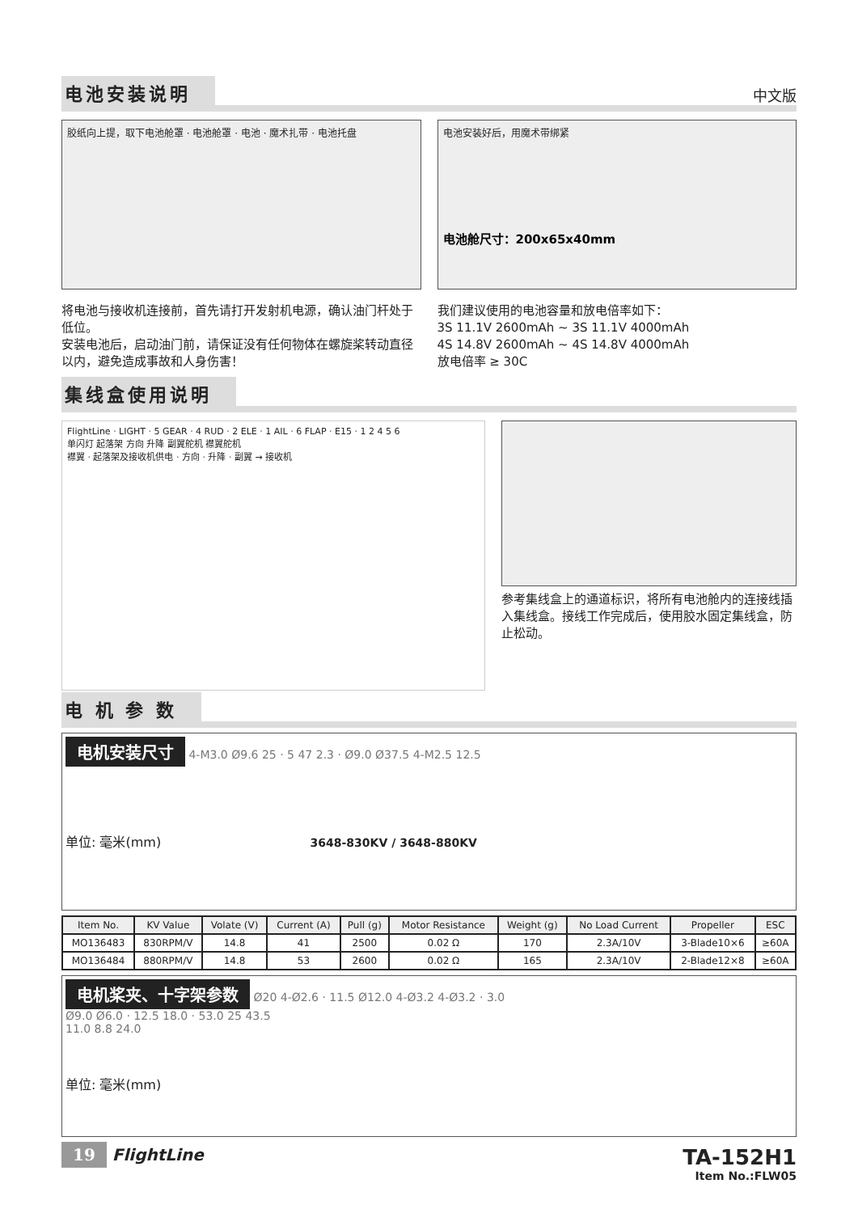电池安装说明
中文版
胶纸向上提，取下电池舱罩 · 电池舱罩 · 电池 · 魔术扎带 · 电池托盘
电池安装好后，用魔术带绑紧
电池舱尺寸：200x65x40mm
将电池与接收机连接前，首先请打开发射机电源，确认油门杆处于低位。
安装电池后，启动油门前，请保证没有任何物体在螺旋桨转动直径以内，避免造成事故和人身伤害！
我们建议使用的电池容量和放电倍率如下：
3S 11.1V 2600mAh ~ 3S 11.1V 4000mAh
4S 14.8V 2600mAh ~ 4S 14.8V 4000mAh
放电倍率 ≥ 30C
集线盒使用说明
FlightLine · LIGHT · 5 GEAR · 4 RUD · 2 ELE · 1 AIL · 6 FLAP · E15 · 1 2 4 5 6
单闪灯 起落架 方向 升降 副翼舵机 襟翼舵机
襟翼 · 起落架及接收机供电 · 方向 · 升降 · 副翼 → 接收机
参考集线盒上的通道标识，将所有电池舱内的连接线插入集线盒。接线工作完成后，使用胶水固定集线盒，防止松动。
电 机 参 数
电机安装尺寸 4-M3.0 Ø9.6 25 · 5 47 2.3 · Ø9.0 Ø37.5 4-M2.5 12.5
单位: 毫米(mm) 3648-830KV / 3648-880KV
| Item No. | KV Value | Volate (V) | Current (A) | Pull (g) | Motor Resistance | Weight (g) | No Load Current | Propeller | ESC |
| --- | --- | --- | --- | --- | --- | --- | --- | --- | --- |
| MO136483 | 830RPM/V | 14.8 | 41 | 2500 | 0.02 Ω | 170 | 2.3A/10V | 3-Blade10×6 | ≥60A |
| MO136484 | 880RPM/V | 14.8 | 53 | 2600 | 0.02 Ω | 165 | 2.3A/10V | 2-Blade12×8 | ≥60A |
电机桨夹、十字架参数 Ø20 4-Ø2.6 · 11.5 Ø12.0 4-Ø3.2 4-Ø3.2 · 3.0
Ø9.0 Ø6.0 · 12.5 18.0 · 53.0 25 43.5
11.0 8.8 24.0
单位: 毫米(mm)
19 FlightLine
TA-152H1
Item No.:FLW05